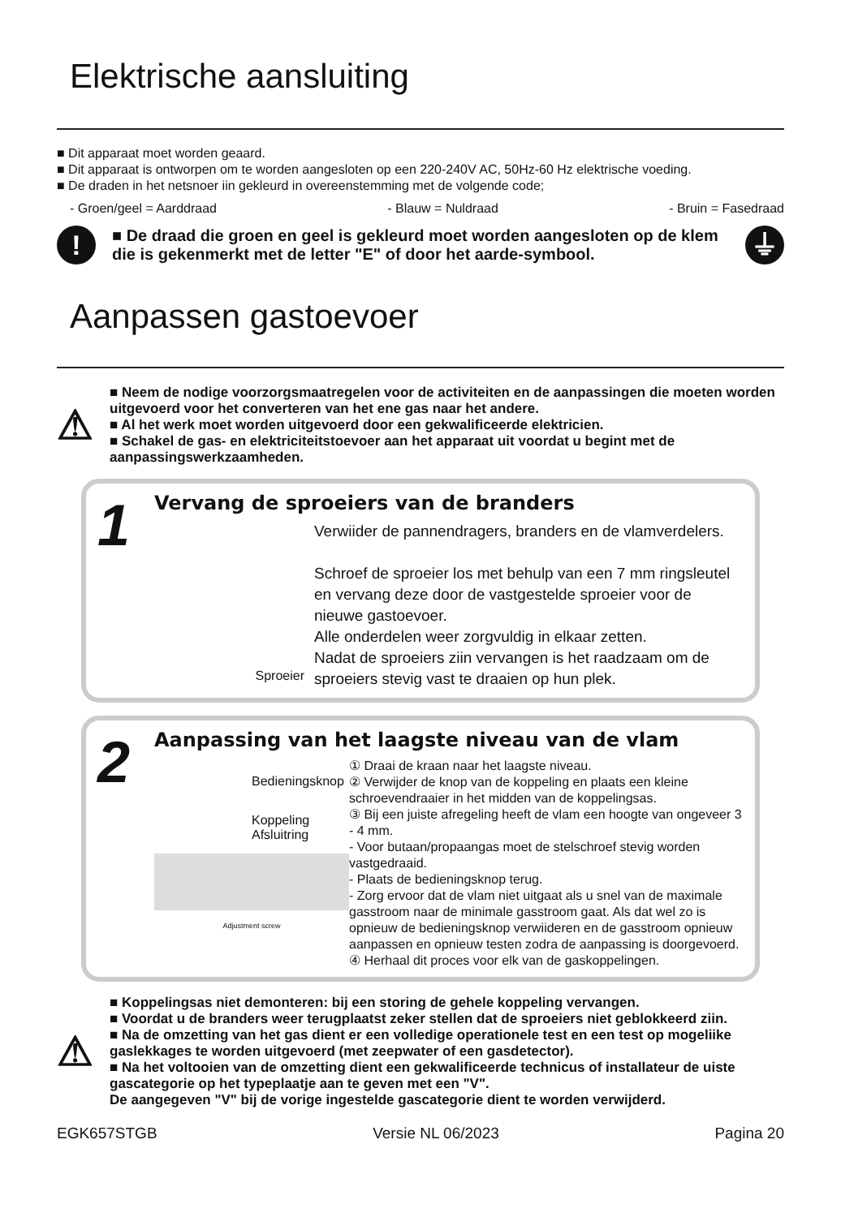Elektrische aansluiting
■ Dit apparaat moet worden geaard.
■ Dit apparaat is ontworpen om te worden aangesloten op een 220-240V AC, 50Hz-60 Hz elektrische voeding.
■ De draden in het netsnoer iin gekleurd in overeenstemming met de volgende code;
- Groen/geel = Aarddraad - Blauw = Nuldraad - Bruin = Fasedraad
!
■ De draad die groen en geel is gekleurd moet worden aangesloten op de klem die is gekenmerkt met de letter "E" of door het aarde-symbool.
⏚
Aanpassen gastoevoer
⚠
■ Neem de nodige voorzorgsmaatregelen voor de activiteiten en de aanpassingen die moeten worden uitgevoerd voor het converteren van het ene gas naar het andere.
■ Al het werk moet worden uitgevoerd door een gekwalificeerde elektricien.
■ Schakel de gas- en elektriciteitstoevoer aan het apparaat uit voordat u begint met de aanpassingswerkzaamheden.
1
Vervang de sproeiers van de branders
Sproeier
Verwiider de pannendragers, branders en de vlamverdelers.
Schroef de sproeier los met behulp van een 7 mm ringsleutel en vervang deze door de vastgestelde sproeier voor de nieuwe gastoevoer.
Alle onderdelen weer zorgvuldig in elkaar zetten.
Nadat de sproeiers ziin vervangen is het raadzaam om de sproeiers stevig vast te draaien op hun plek.
2
Aanpassing van het laagste niveau van de vlam
Bedieningsknop
Koppeling
Afsluitring
Adjustment screw
① Draai de kraan naar het laagste niveau.
② Verwijder de knop van de koppeling en plaats een kleine schroevendraaier in het midden van de koppelingsas.
③ Bij een juiste afregeling heeft de vlam een hoogte van ongeveer 3 - 4 mm.
- Voor butaan/propaangas moet de stelschroef stevig worden vastgedraaid.
- Plaats de bedieningsknop terug.
- Zorg ervoor dat de vlam niet uitgaat als u snel van de maximale gasstroom naar de minimale gasstroom gaat. Als dat wel zo is opnieuw de bedieningsknop verwiideren en de gasstroom opnieuw aanpassen en opnieuw testen zodra de aanpassing is doorgevoerd.
④ Herhaal dit proces voor elk van de gaskoppelingen.
⚠
■ Koppelingsas niet demonteren: bij een storing de gehele koppeling vervangen.
■ Voordat u de branders weer terugplaatst zeker stellen dat de sproeiers niet geblokkeerd ziin.
■ Na de omzetting van het gas dient er een volledige operationele test en een test op mogeliike gaslekkages te worden uitgevoerd (met zeepwater of een gasdetector).
■ Na het voltooien van de omzetting dient een gekwalificeerde technicus of installateur de uiste gascategorie op het typeplaatje aan te geven met een "V".
De aangegeven "V" bij de vorige ingestelde gascategorie dient te worden verwijderd.
EGK657STGB Versie NL 06/2023 Pagina 20